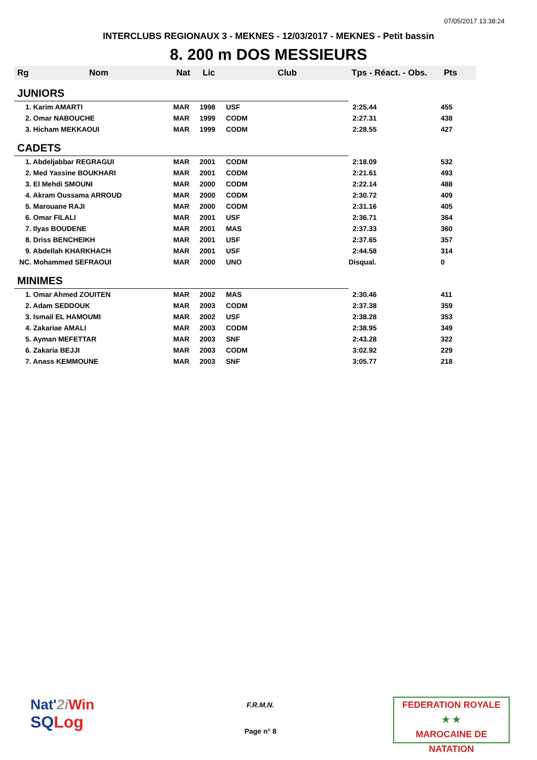07/05/2017 13:38:24
INTERCLUBS REGIONAUX 3 - MEKNES - 12/03/2017 - MEKNES - Petit bassin
8. 200 m DOS MESSIEURS
| Rg | Nom | Nat | Lic | Club | Tps - Réact. - Obs. | Pts |
| --- | --- | --- | --- | --- | --- | --- |
| JUNIORS | | | | | | |
| 1. Karim AMARTI | | MAR | 1998 | USF | 2:25.44 | 455 |
| 2. Omar NABOUCHE | | MAR | 1999 | CODM | 2:27.31 | 438 |
| 3. Hicham MEKKAOUI | | MAR | 1999 | CODM | 2:28.55 | 427 |
| CADETS | | | | | | |
| 1. Abdeljabbar REGRAGUI | | MAR | 2001 | CODM | 2:18.09 | 532 |
| 2. Med Yassine BOUKHARI | | MAR | 2001 | CODM | 2:21.61 | 493 |
| 3. El Mehdi SMOUNI | | MAR | 2000 | CODM | 2:22.14 | 488 |
| 4. Akram Oussama ARROUD | | MAR | 2000 | CODM | 2:30.72 | 409 |
| 5. Marouane RAJI | | MAR | 2000 | CODM | 2:31.16 | 405 |
| 6. Omar FILALI | | MAR | 2001 | USF | 2:36.71 | 364 |
| 7. Ilyas BOUDENE | | MAR | 2001 | MAS | 2:37.33 | 360 |
| 8. Driss BENCHEIKH | | MAR | 2001 | USF | 2:37.65 | 357 |
| 9. Abdellah KHARKHACH | | MAR | 2001 | USF | 2:44.58 | 314 |
| NC. Mohammed SEFRAOUI | | MAR | 2000 | UNO | Disqual. | 0 |
| MINIMES | | | | | | |
| 1. Omar Ahmed ZOUITEN | | MAR | 2002 | MAS | 2:30.46 | 411 |
| 2. Adam SEDDOUK | | MAR | 2003 | CODM | 2:37.38 | 359 |
| 3. Ismail EL HAMOUMI | | MAR | 2002 | USF | 2:38.28 | 353 |
| 4. Zakariae AMALI | | MAR | 2003 | CODM | 2:38.95 | 349 |
| 5. Ayman MEFETTAR | | MAR | 2003 | SNF | 2:43.28 | 322 |
| 6. Zakaria BEJJI | | MAR | 2003 | CODM | 3:02.92 | 229 |
| 7. Anass KEMMOUNE | | MAR | 2003 | SNF | 3:05.77 | 218 |
Nat'2i Win
SQLog
F.R.M.N.
Page n° 8
FEDERATION ROYALE
★ ★
MAROCAINE DE NATATION